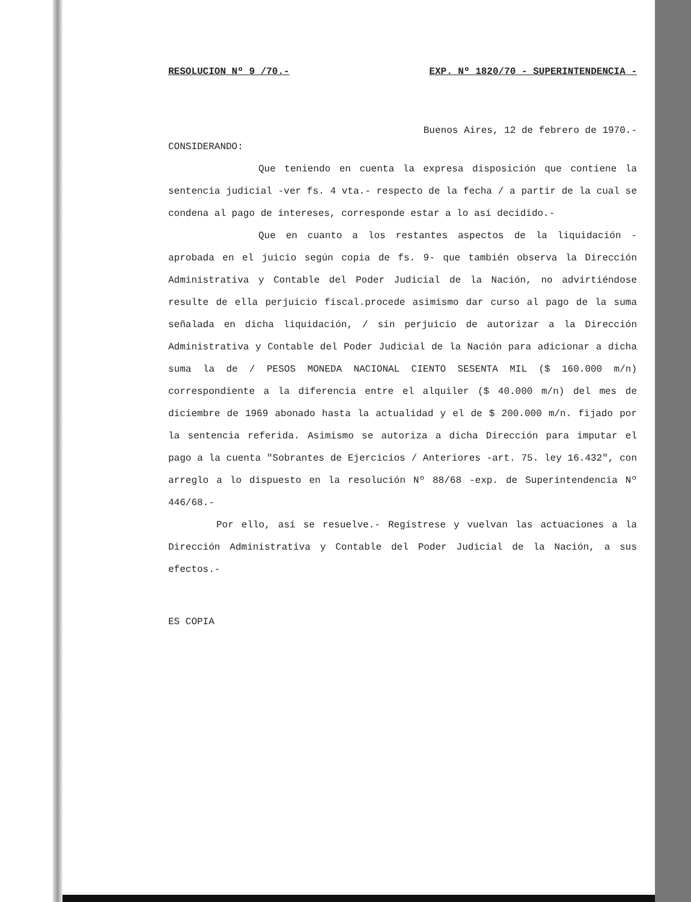RESOLUCION Nº 9 /70.- EXP. Nº 1820/70 - SUPERINTENDENCIA -
Buenos Aires, 12 de febrero de 1970.-
CONSIDERANDO:
Que teniendo en cuenta la expresa disposición que contiene la sentencia judicial -ver fs. 4 vta.- respecto de la fecha / a partir de la cual se condena al pago de intereses, corresponde estar a lo así decidido.-
Que en cuanto a los restantes aspectos de la liquidación -aprobada en el juicio según copia de fs. 9- que también observa la Dirección Administrativa y Contable del Poder Judicial de la Nación, no advirtiéndose resulte de ella perjuicio fiscal.procede asimismo dar curso al pago de la suma señalada en dicha liquidación, / sin perjuicio de autorizar a la Dirección Administrativa y Contable del Poder Judicial de la Nación para adicionar a dicha suma la de / PESOS MONEDA NACIONAL CIENTO SESENTA MIL ($ 160.000 m/n) correspondiente a la diferencia entre el alquiler ($ 40.000 m/n) del mes de diciembre de 1969 abonado hasta la actualidad y el de $ 200.000 m/n. fijado por la sentencia referida. Asimismo se autoriza a dicha Dirección para imputar el pago a la cuenta "Sobrantes de Ejercicios / Anteriores -art. 75. ley 16.432", con arreglo a lo dispuesto en la resolución Nº 88/68 -exp. de Superintendencia Nº 446/68.-
Por ello, así se resuelve.- Regístrese y vuelvan las actuaciones a la Dirección Administrativa y Contable del Poder Judicial de la Nación, a sus efectos.-
ES COPIA